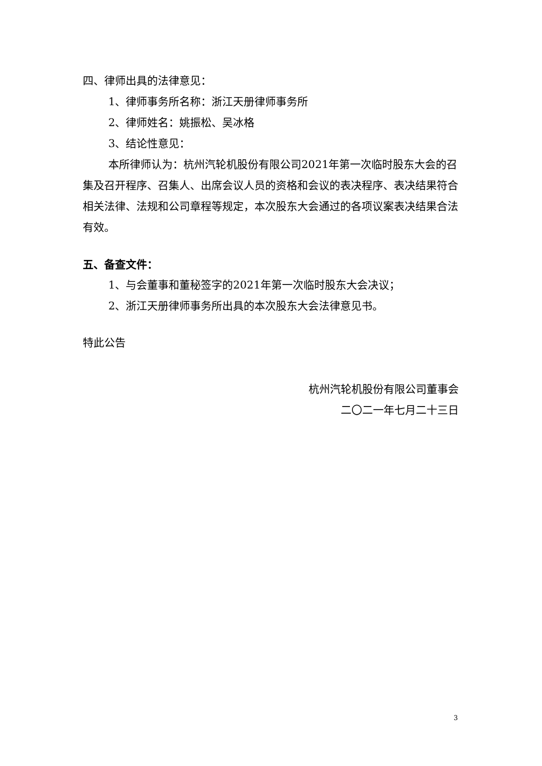四、律师出具的法律意见：
1、律师事务所名称：浙江天册律师事务所
2、律师姓名：姚振松、吴冰格
3、结论性意见：
本所律师认为：杭州汽轮机股份有限公司2021年第一次临时股东大会的召集及召开程序、召集人、出席会议人员的资格和会议的表决程序、表决结果符合相关法律、法规和公司章程等规定，本次股东大会通过的各项议案表决结果合法有效。
五、备查文件：
1、与会董事和董秘签字的2021年第一次临时股东大会决议；
2、浙江天册律师事务所出具的本次股东大会法律意见书。
特此公告
杭州汽轮机股份有限公司董事会
二〇二一年七月二十三日
3